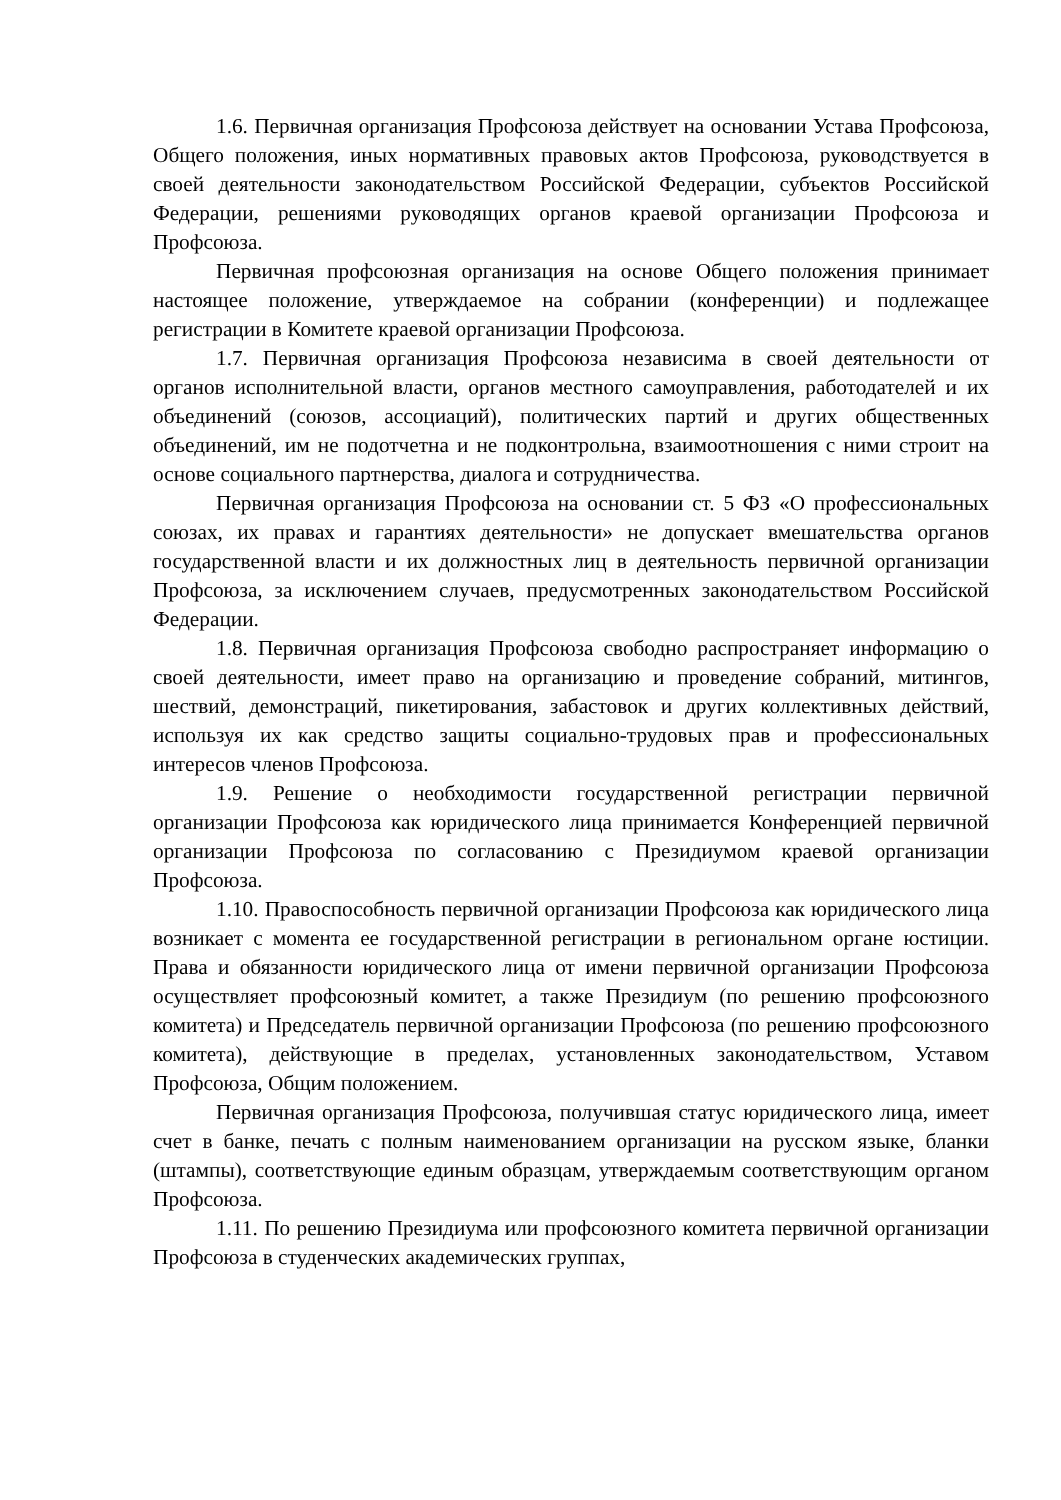1.6. Первичная организация Профсоюза действует на основании Устава Профсоюза, Общего положения, иных нормативных правовых актов Профсоюза, руководствуется в своей деятельности законодательством Российской Федерации, субъектов Российской Федерации, решениями руководящих органов краевой организации Профсоюза и Профсоюза.
Первичная профсоюзная организация на основе Общего положения принимает настоящее положение, утверждаемое на собрании (конференции) и подлежащее регистрации в Комитете краевой организации Профсоюза.
1.7. Первичная организация Профсоюза независима в своей деятельности от органов исполнительной власти, органов местного самоуправления, работодателей и их объединений (союзов, ассоциаций), политических партий и других общественных объединений, им не подотчетна и не подконтрольна, взаимоотношения с ними строит на основе социального партнерства, диалога и сотрудничества.
Первичная организация Профсоюза на основании ст. 5 ФЗ «О профессиональных союзах, их правах и гарантиях деятельности» не допускает вмешательства органов государственной власти и их должностных лиц в деятельность первичной организации Профсоюза, за исключением случаев, предусмотренных законодательством Российской Федерации.
1.8. Первичная организация Профсоюза свободно распространяет информацию о своей деятельности, имеет право на организацию и проведение собраний, митингов, шествий, демонстраций, пикетирования, забастовок и других коллективных действий, используя их как средство защиты социально-трудовых прав и профессиональных интересов членов Профсоюза.
1.9. Решение о необходимости государственной регистрации первичной организации Профсоюза как юридического лица принимается Конференцией первичной организации Профсоюза по согласованию с Президиумом краевой организации Профсоюза.
1.10. Правоспособность первичной организации Профсоюза как юридического лица возникает с момента ее государственной регистрации в региональном органе юстиции. Права и обязанности юридического лица от имени первичной организации Профсоюза осуществляет профсоюзный комитет, а также Президиум (по решению профсоюзного комитета) и Председатель первичной организации Профсоюза (по решению профсоюзного комитета), действующие в пределах, установленных законодательством, Уставом Профсоюза, Общим положением.
Первичная организация Профсоюза, получившая статус юридического лица, имеет счет в банке, печать с полным наименованием организации на русском языке, бланки (штампы), соответствующие единым образцам, утверждаемым соответствующим органом Профсоюза.
1.11. По решению Президиума или профсоюзного комитета первичной организации Профсоюза в студенческих академических группах,